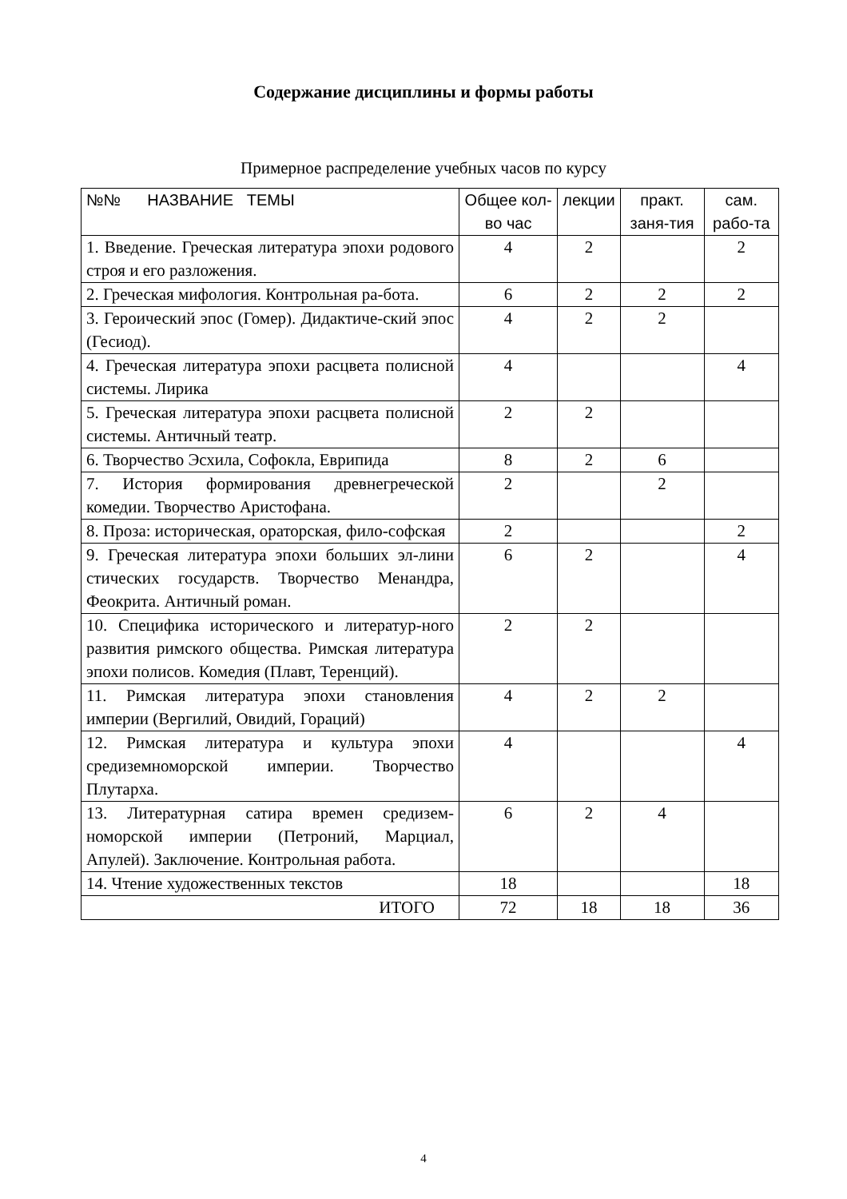Содержание дисциплины и формы работы
Примерное распределение учебных часов по курсу
| №№ НАЗВАНИЕ ТЕМЫ | Общее кол-во час | лекции | практ. заня-тия | сам. рабо-та |
| 1. Введение. Греческая литература эпохи родового строя и его разложения. | 4 | 2 | | 2 |
| 2. Греческая мифология. Контрольная ра-бота. | 6 | 2 | 2 | 2 |
| 3. Героический эпос (Гомер). Дидактиче-ский эпос (Гесиод). | 4 | 2 | 2 | |
| 4. Греческая литература эпохи расцвета полисной системы. Лирика | 4 | | | 4 |
| 5. Греческая литература эпохи расцвета полисной системы. Античный театр. | 2 | 2 | | |
| 6. Творчество Эсхила, Софокла, Еврипида | 8 | 2 | 6 | |
| 7. История формирования древнегреческой комедии. Творчество Аристофана. | 2 | | 2 | |
| 8. Проза: историческая, ораторская, фило-софская | 2 | | | 2 |
| 9. Греческая литература эпохи больших эл-лини стических государств. Творчество Менандра, Феокрита. Античный роман. | 6 | 2 | | 4 |
| 10. Специфика исторического и литератур-ного развития римского общества. Римская литература эпохи полисов. Комедия (Плавт, Теренций). | 2 | 2 | | |
| 11. Римская литература эпохи становления империи (Вергилий, Овидий, Гораций) | 4 | 2 | 2 | |
| 12. Римская литература и культура эпохи средиземноморской империи. Творчество Плутарха. | 4 | | | 4 |
| 13. Литературная сатира времен средизем-номорской империи (Петроний, Марциал, Апулей). Заключение. Контрольная работа. | 6 | 2 | 4 | |
| 14. Чтение художественных текстов | 18 | | | 18 |
| ИТОГО | 72 | 18 | 18 | 36 |
4